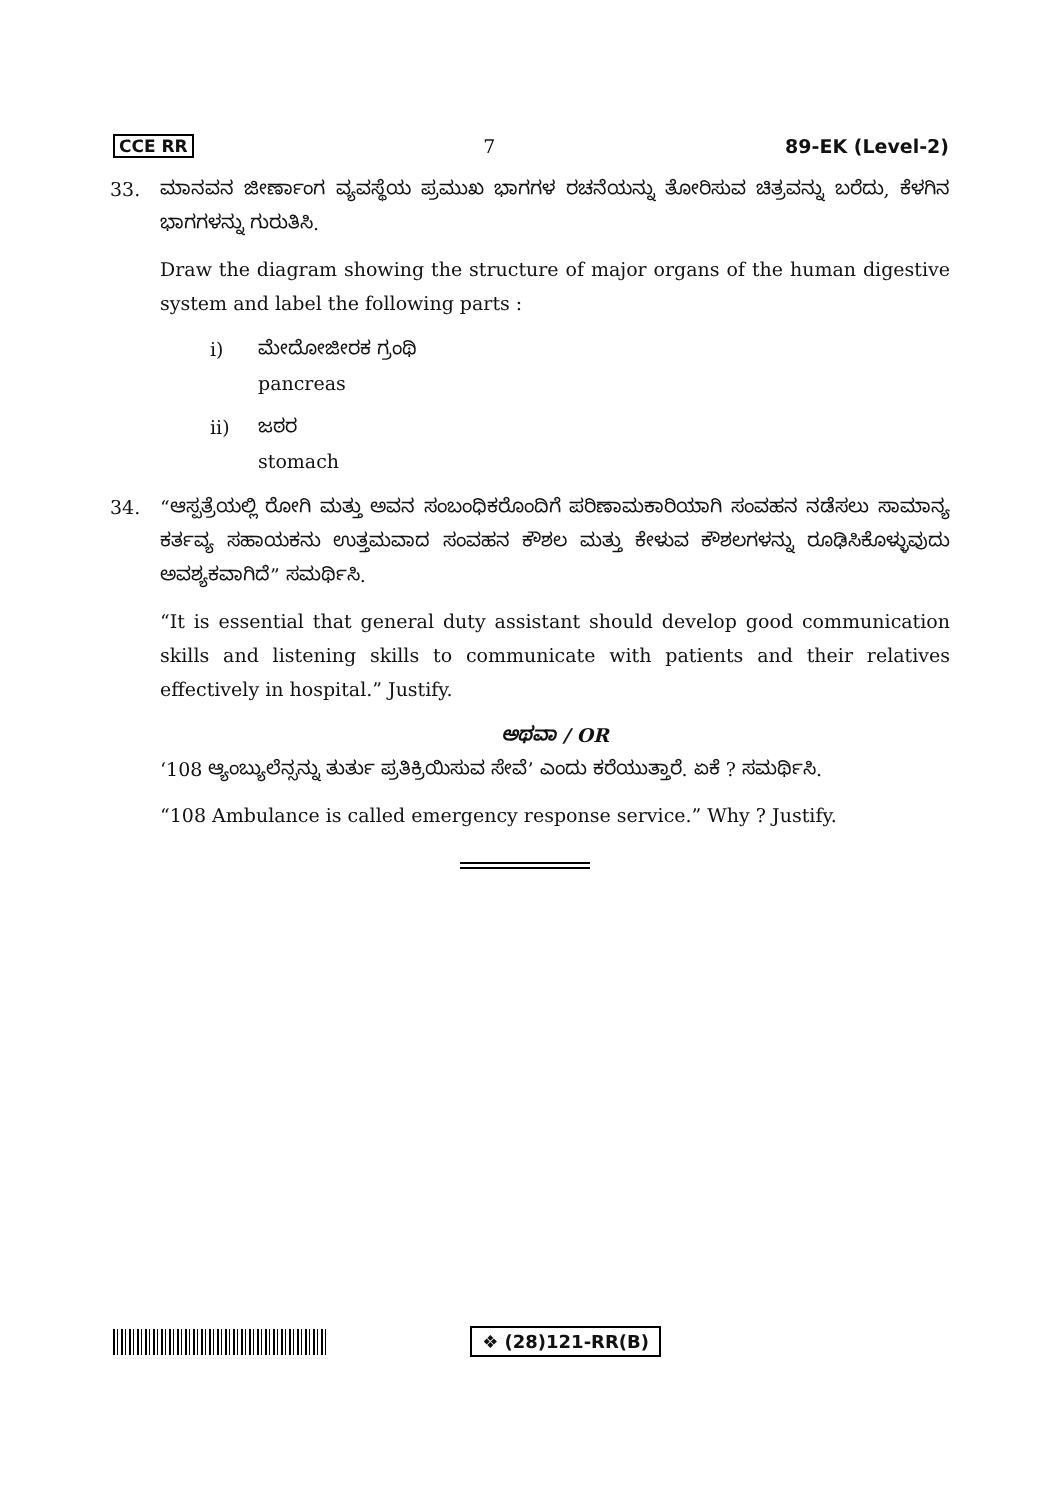CCE RR 7 89-EK (Level-2)
33. ಮಾನವನ ಜೀರ್ಣಾಂಗ ವ್ಯವಸ್ಥೆಯ ಪ್ರಮುಖ ಭಾಗಗಳ ರಚನೆಯನ್ನು ತೋರಿಸುವ ಚಿತ್ರವನ್ನು ಬರೆದು, ಕೆಳಗಿನ ಭಾಗಗಳನ್ನು ಗುರುತಿಸಿ.
Draw the diagram showing the structure of major organs of the human digestive system and label the following parts :
i) ಮೇದೋಜೀರಕ ಗ್ರಂಥಿ
pancreas
ii) ಜಠರ
stomach
34. “ಆಸ್ಪತ್ರೆಯಲ್ಲಿ ರೋಗಿ ಮತ್ತು ಅವನ ಸಂಬಂಧಿಕರೊಂದಿಗೆ ಪರಿಣಾಮಕಾರಿಯಾಗಿ ಸಂವಹನ ನಡೆಸಲು ಸಾಮಾನ್ಯ ಕರ್ತವ್ಯ ಸಹಾಯಕನು ಉತ್ತಮವಾದ ಸಂವಹನ ಕೌಶಲ ಮತ್ತು ಕೇಳುವ ಕೌಶಲಗಳನ್ನು ರೂಢಿಸಿಕೊಳ್ಳುವುದು ಅವಶ್ಯಕವಾಗಿದೆ” ಸಮರ್ಥಿಸಿ.
“It is essential that general duty assistant should develop good communication skills and listening skills to communicate with patients and their relatives effectively in hospital.” Justify.
ಅಥವಾ / OR
‘108 ಆ್ಯಂಬ್ಯುಲೆನ್ಸನ್ನು ತುರ್ತು ಪ್ರತಿಕ್ರಿಯಿಸುವ ಸೇವೆ’ ಎಂದು ಕರೆಯುತ್ತಾರೆ. ಏಕೆ ? ಸಮರ್ಥಿಸಿ.
“108 Ambulance is called emergency response service.” Why ? Justify.
❖ (28)121-RR(B)